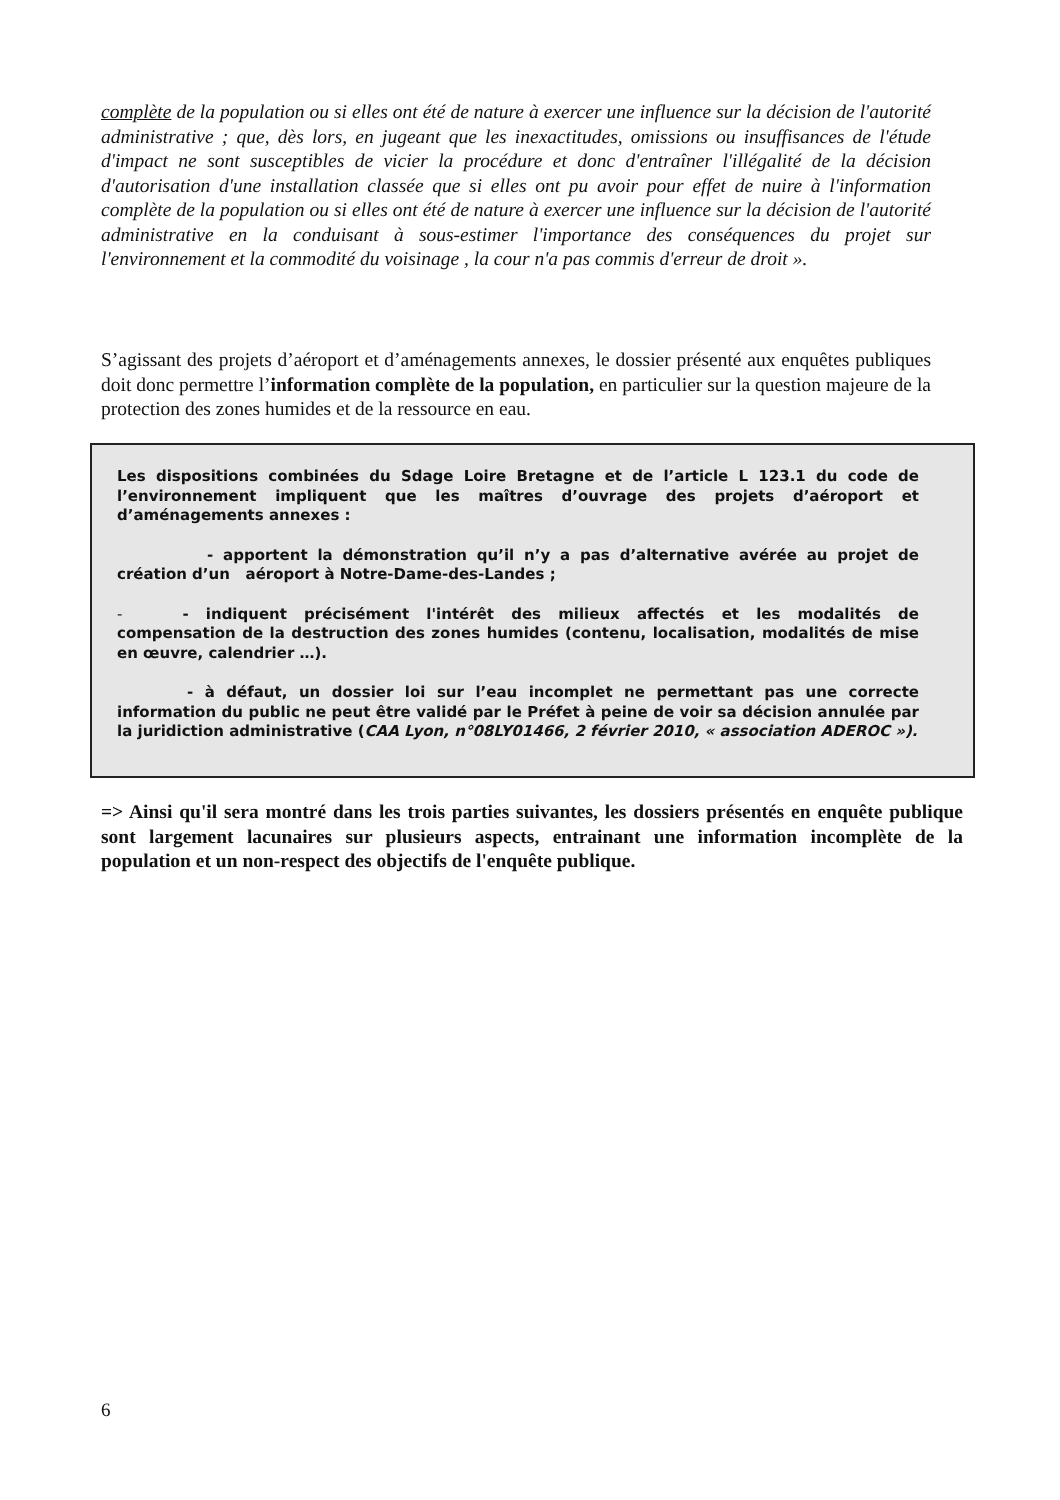complète de la population ou si elles ont été de nature à exercer une influence sur la décision de l'autorité administrative ; que, dès lors, en jugeant que les inexactitudes, omissions ou insuffisances de l'étude d'impact ne sont susceptibles de vicier la procédure et donc d'entraîner l'illégalité de la décision d'autorisation d'une installation classée que si elles ont pu avoir pour effet de nuire à l'information complète de la population ou si elles ont été de nature à exercer une influence sur la décision de l'autorité administrative en la conduisant à sous-estimer l'importance des conséquences du projet sur l'environnement et la commodité du voisinage , la cour n'a pas commis d'erreur de droit ».
S’agissant des projets d’aéroport et d’aménagements annexes, le dossier présenté aux enquêtes publiques doit donc permettre l’information complète de la population, en particulier sur la question majeure de la protection des zones humides et de la ressource en eau.
Les dispositions combinées du Sdage Loire Bretagne et de l’article L 123.1 du code de l’environnement impliquent que les maîtres d’ouvrage des projets d’aéroport et d’aménagements annexes :
- apportent la démonstration qu’il n’y a pas d’alternative avérée au projet de création d’un aéroport à Notre-Dame-des-Landes ;
- - indiquent précisément l'intérêt des milieux affectés et les modalités de compensation de la destruction des zones humides (contenu, localisation, modalités de mise en œuvre, calendrier …).
- à défaut, un dossier loi sur l’eau incomplet ne permettant pas une correcte information du public ne peut être validé par le Préfet à peine de voir sa décision annulée par la juridiction administrative (CAA Lyon, n°08LY01466, 2 février 2010, « association ADEROC »).
=> Ainsi qu'il sera montré dans les trois parties suivantes, les dossiers présentés en enquête publique sont largement lacunaires sur plusieurs aspects, entrainant une information incomplète de la population et un non-respect des objectifs de l'enquête publique.
6